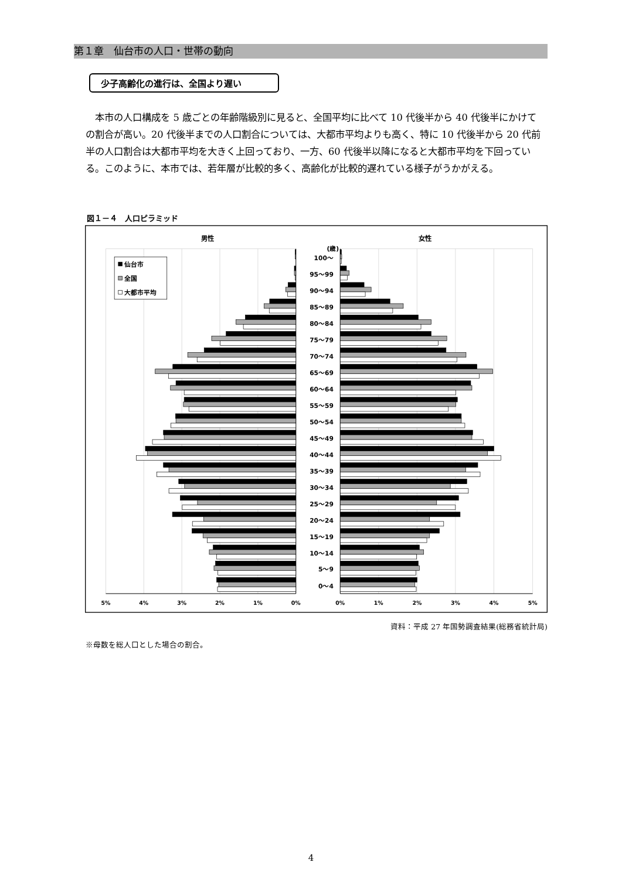第１章　仙台市の人口・世帯の動向
少子高齢化の進行は、全国より遅い
本市の人口構成を 5 歳ごとの年齢階級別に見ると、全国平均に比べて 10 代後半から 40 代後半にかけての割合が高い。20 代後半までの人口割合については、大都市平均よりも高く、特に 10 代後半から 20 代前半の人口割合は大都市平均を大きく上回っており、一方、60 代後半以降になると大都市平均を下回っている。このように、本市では、若年層が比較的多く、高齢化が比較的遅れている様子がうかがえる。
図１－４　人口ピラミッド
男性
女性
(歳)
100～
95～99
90～94
85～89
80～84
75～79
70～74
65～69
60～64
55～59
50～54
45～49
40～44
35～39
30～34
25～29
20～24
15～19
10～14
5～9
0～4
5%
4%
3%
2%
1%
0%
0%
1%
2%
3%
4%
5%
仙台市
全国
大都市平均
資料：平成 27 年国勢調査結果(総務省統計局)
※母数を総人口とした場合の割合。
4